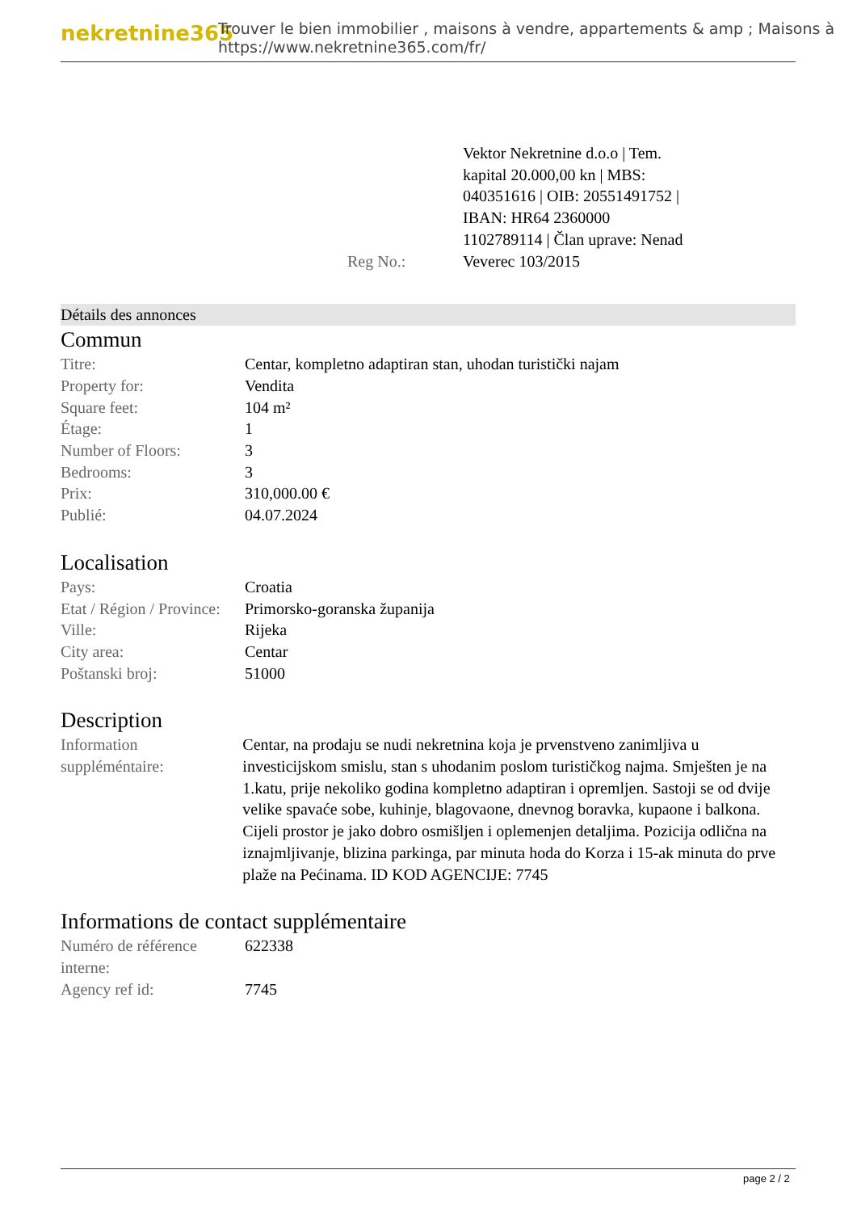nekretnine365
Trouver le bien immobilier , maisons à vendre, appartements & amp ; Maisons à
https://www.nekretnine365.com/fr/
| Reg No.: | Vektor Nekretnine d.o.o / Tem. kapital 20.000,00 kn / MBS: 040351616 / OIB: 20551491752 / IBAN: HR64 2360000 1102789114 / Član uprave: Nenad Veverec 103/2015 |
Détails des annonces
Commun
| Titre: | Centar, kompletno adaptiran stan, uhodan turistički najam |
| Property for: | Vendita |
| Square feet: | 104 m² |
| Étage: | 1 |
| Number of Floors: | 3 |
| Bedrooms: | 3 |
| Prix: | 310,000.00 € |
| Publié: | 04.07.2024 |
Localisation
| Pays: | Croatia |
| Etat / Région / Province: | Primorsko-goranska županija |
| Ville: | Rijeka |
| City area: | Centar |
| Poštanski broj: | 51000 |
Description
| Information suppléméntaire: | Centar, na prodaju se nudi nekretnina koja je prvenstveno zanimljiva u investicijskom smislu, stan s uhodanim poslom turističkog najma. Smješten je na 1.katu, prije nekoliko godina kompletno adaptiran i opremljen. Sastoji se od dvije velike spavaće sobe, kuhinje, blagovaone, dnevnog boravka, kupaone i balkona. Cijeli prostor je jako dobro osmišljen i oplemenjen detaljima. Pozicija odlična na iznajmljivanje, blizina parkinga, par minuta hoda do Korza i 15-ak minuta do prve plaže na Pećinama. ID KOD AGENCIJE: 7745 |
Informations de contact supplémentaire
| Numéro de référence interne: | 622338 |
| Agency ref id: | 7745 |
page 2 / 2